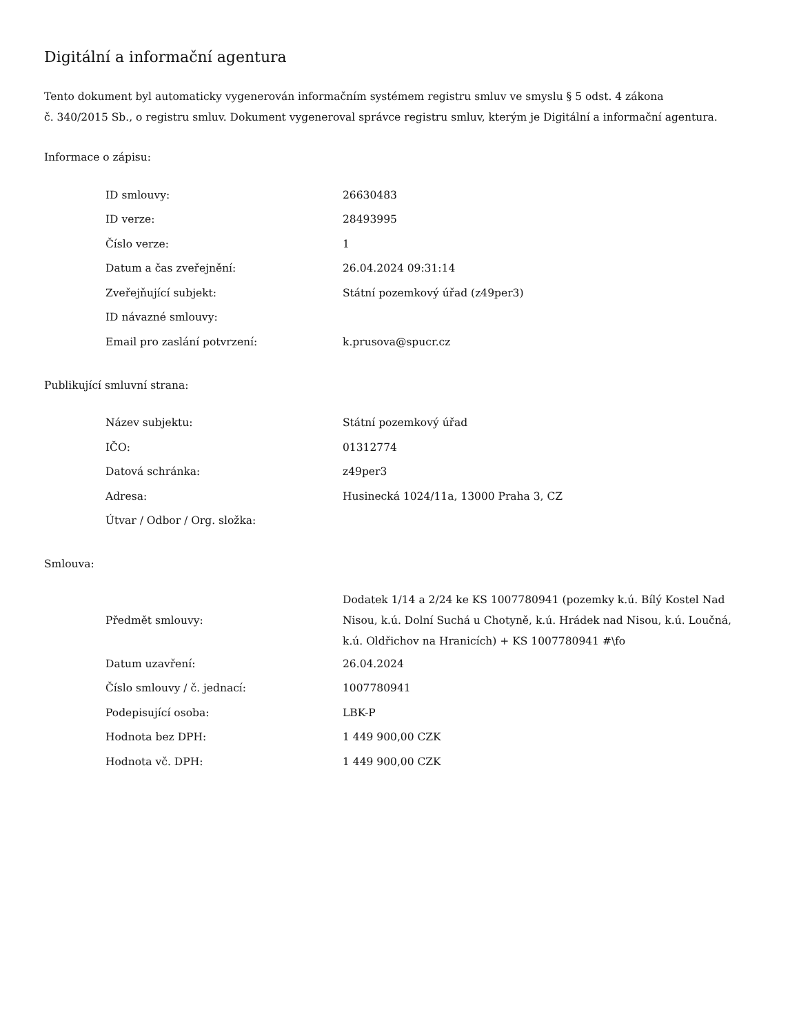Digitální a informační agentura
Tento dokument byl automaticky vygenerován informačním systémem registru smluv ve smyslu § 5 odst. 4 zákona
č. 340/2015 Sb., o registru smluv. Dokument vygeneroval správce registru smluv, kterým je Digitální a informační agentura.
Informace o zápisu:
| ID smlouvy: | 26630483 |
| ID verze: | 28493995 |
| Číslo verze: | 1 |
| Datum a čas zveřejnění: | 26.04.2024 09:31:14 |
| Zveřejňující subjekt: | Státní pozemkový úřad (z49per3) |
| ID návazné smlouvy: | |
| Email pro zaslání potvrzení: | k.prusova@spucr.cz |
Publikující smluvní strana:
| Název subjektu: | Státní pozemkový úřad |
| IČO: | 01312774 |
| Datová schránka: | z49per3 |
| Adresa: | Husinecká 1024/11a, 13000 Praha 3, CZ |
| Útvar / Odbor / Org. složka: | |
Smlouva:
| Předmět smlouvy: | Dodatek 1/14 a 2/24 ke KS 1007780941 (pozemky k.ú. Bílý Kostel Nad Nisou, k.ú. Dolní Suchá u Chotyně, k.ú. Hrádek nad Nisou, k.ú. Loučná, k.ú. Oldřichov na Hranicích) + KS 1007780941 #\fo |
| Datum uzavření: | 26.04.2024 |
| Číslo smlouvy / č. jednací: | 1007780941 |
| Podepisující osoba: | LBK-P |
| Hodnota bez DPH: | 1 449 900,00 CZK |
| Hodnota vč. DPH: | 1 449 900,00 CZK |